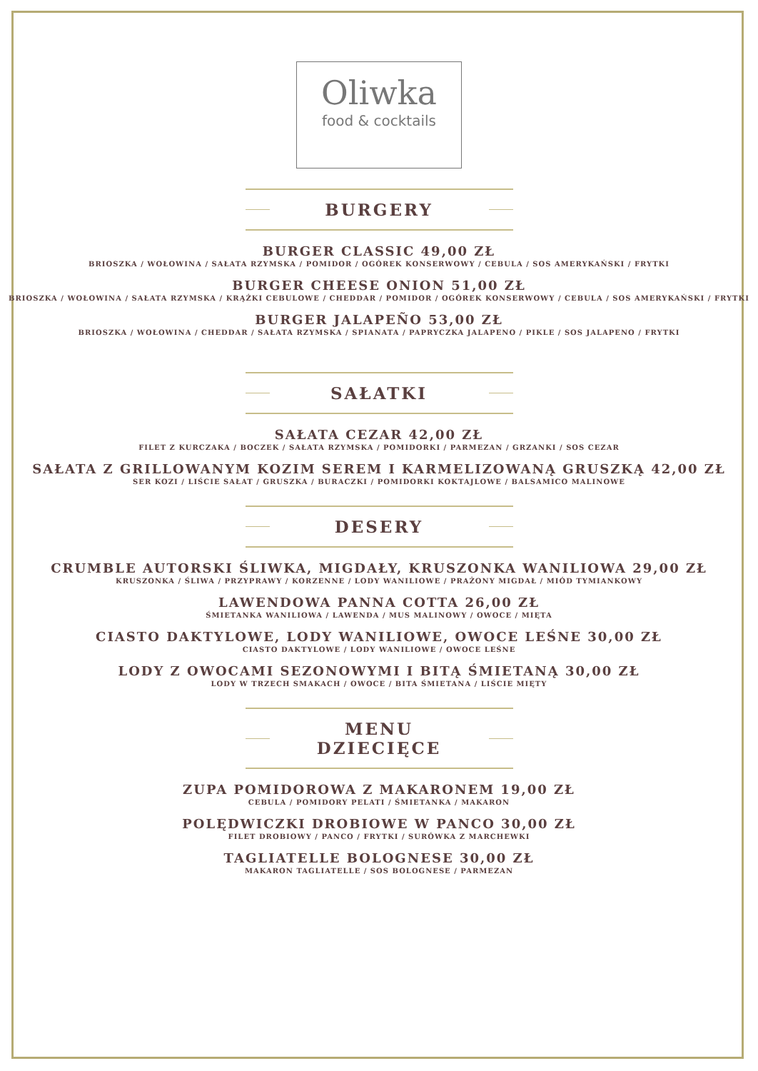Oliwka
food & cocktails
BURGERY
BURGER CLASSIC 49,00 ZŁ
BRIOSZKA / WOŁOWINA / SAŁATA RZYMSKA / POMIDOR / OGÓREK KONSERWOWY / CEBULA / SOS AMERYKAŃSKI / FRYTKI
BURGER CHEESE ONION 51,00 ZŁ
BRIOSZKA / WOŁOWINA / SAŁATA RZYMSKA / KRĄŻKI CEBULOWE / CHEDDAR / POMIDOR / OGÓREK KONSERWOWY / CEBULA / SOS AMERYKAŃSKI / FRYTKI
BURGER JALAPEÑO 53,00 ZŁ
BRIOSZKA / WOŁOWINA / CHEDDAR / SAŁATA RZYMSKA / SPIANATA / PAPRYCZKA JALAPENO / PIKLE / SOS JALAPENO / FRYTKI
SAŁATKI
SAŁATA CEZAR 42,00 ZŁ
FILET Z KURCZAKA / BOCZEK / SAŁATA RZYMSKA / POMIDORKI / PARMEZAN / GRZANKI / SOS CEZAR
SAŁATA Z GRILLOWANYM KOZIM SEREM I KARMELIZOWANĄ GRUSZKĄ 42,00 ZŁ
SER KOZI / LIŚCIE SAŁAT / GRUSZKA / BURACZKI / POMIDORKI KOKTAJLOWE / BALSAMICO MALINOWE
DESERY
CRUMBLE AUTORSKI ŚLIWKA, MIGDAŁY, KRUSZONKA WANILIOWA 29,00 ZŁ
KRUSZONKA / ŚLIWA / PRZYPRAWY / KORZENNE / LODY WANILIOWE / PRAŻONY MIGDAŁ / MIÓD TYMIANKOWY
LAWENDOWA PANNA COTTA 26,00 ZŁ
ŚMIETANKA WANILIOWA / LAWENDA / MUS MALINOWY / OWOCE / MIĘTA
CIASTO DAKTYLOWE, LODY WANILIOWE, OWOCE LEŚNE 30,00 ZŁ
CIASTO DAKTYLOWE / LODY WANILIOWE / OWOCE LEŚNE
LODY Z OWOCAMI SEZONOWYMI I BITĄ ŚMIETANĄ 30,00 ZŁ
LODY W TRZECH SMAKACH / OWOCE / BITA ŚMIETANA / LIŚCIE MIĘTY
MENU DZIECIĘCE
ZUPA POMIDOROWA Z MAKARONEM 19,00 ZŁ
CEBULA / POMIDORY PELATI / ŚMIETANKA / MAKARON
POLĘDWICZKI DROBIOWE W PANCO 30,00 ZŁ
FILET DROBIOWY / PANCO / FRYTKI / SURÓWKA Z MARCHEWKI
TAGLIATELLE BOLOGNESE 30,00 ZŁ
MAKARON TAGLIATELLE / SOS BOLOGNESE / PARMEZAN